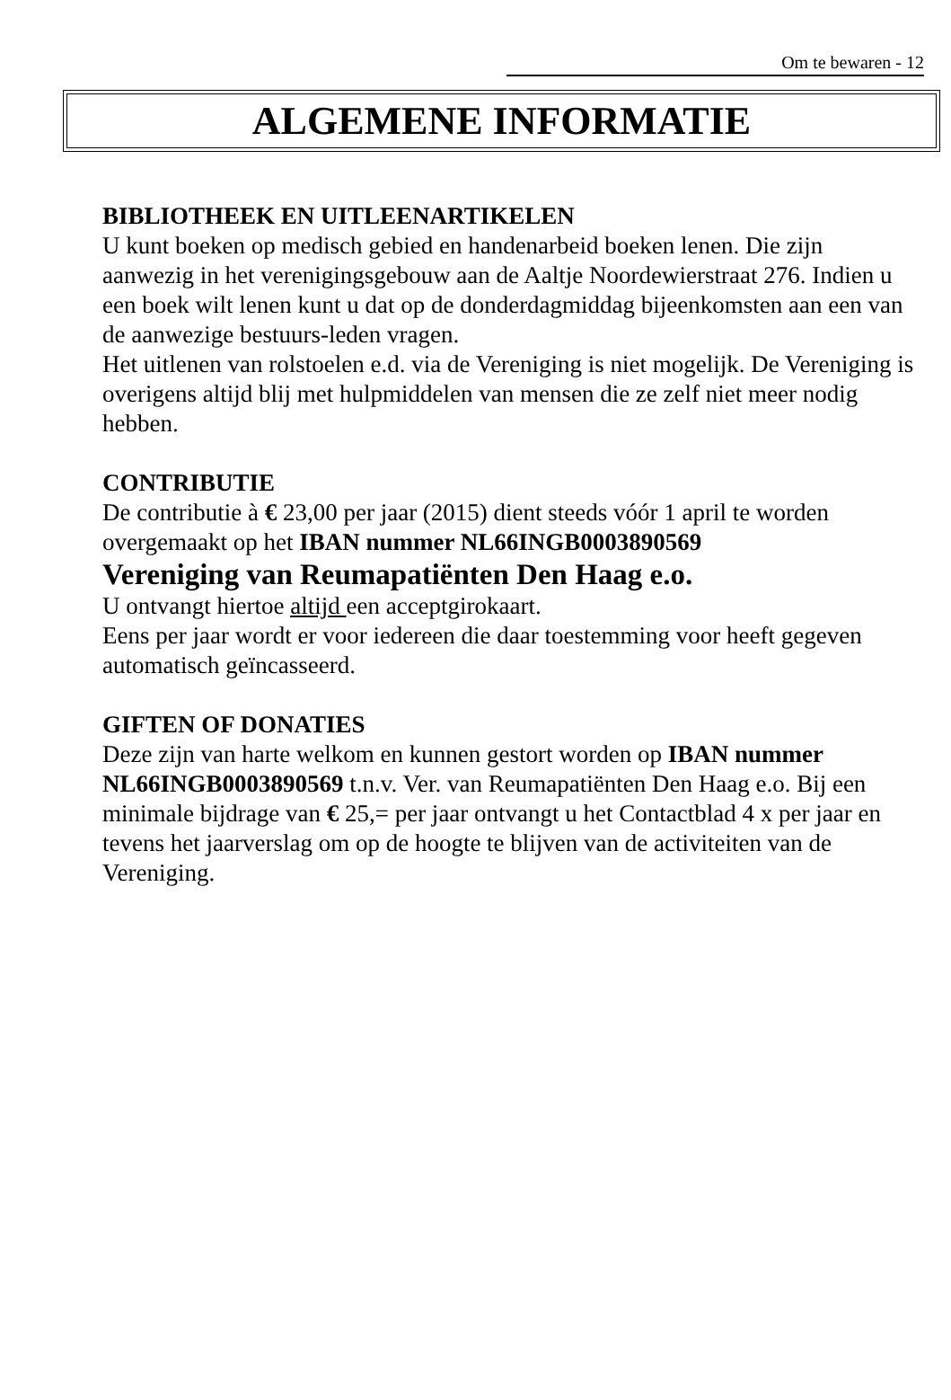Om te bewaren - 12
ALGEMENE INFORMATIE
BIBLIOTHEEK EN UITLEENARTIKELEN
U kunt boeken op medisch gebied en handenarbeid boeken lenen. Die zijn aanwezig in het verenigingsgebouw aan de Aaltje Noordewierstraat 276. Indien u een boek wilt lenen kunt u dat op de donderdagmiddag bijeenkomsten aan een van de aanwezige bestuurs-leden vragen.
Het uitlenen van rolstoelen e.d. via de Vereniging is niet mogelijk. De Vereniging is overigens altijd blij met hulpmiddelen van mensen die ze zelf niet meer nodig hebben.
CONTRIBUTIE
De contributie à € 23,00 per jaar (2015) dient steeds vóór 1 april te worden overgemaakt op het IBAN nummer NL66INGB0003890569
Vereniging van Reumapatiënten Den Haag e.o.
U ontvangt hiertoe altijd een acceptgirokaart.
Eens per jaar wordt er voor iedereen die daar toestemming voor heeft gegeven automatisch geïncasseerd.
GIFTEN OF DONATIES
Deze zijn van harte welkom en kunnen gestort worden op IBAN nummer NL66INGB0003890569 t.n.v. Ver. van Reumapatiënten Den Haag e.o. Bij een minimale bijdrage van € 25,= per jaar ontvangt u het Contactblad 4 x per jaar en tevens het jaarverslag om op de hoogte te blijven van de activiteiten van de Vereniging.